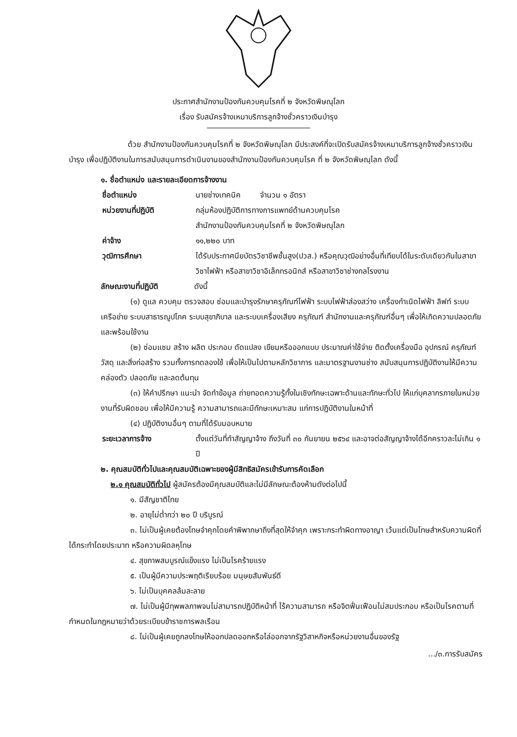ประกาศสำนักงานป้องกันควบคุมโรคที่ ๒ จังหวัดพิษณุโลก
เรื่อง รับสมัครจ้างเหมาบริการลูกจ้างชั่วคราวเงินบำรุง
ด้วย สำนักงานป้องกันควบคุมโรคที่ ๒ จังหวัดพิษณุโลก มีประสงค์ที่จะเปิดรับสมัครจ้างเหมาบริการลูกจ้างชั่วคราวเงินบำรุง เพื่อปฏิบัติงานในการสนับสนุนการดำเนินงานของสำนักงานป้องกันควบคุมโรค ที่ ๒ จังหวัดพิษณุโลก ดังนี้
๑. ชื่อตำแหน่ง และรายละเอียดการจ้างงาน
ชื่อตำแหน่ง นายช่างเทคนิค จำนวน ๑ อัตรา
หน่วยงานที่ปฏิบัติ กลุ่มห้องปฏิบัติการทางการแพทย์ด้านควบคุมโรค
สำนักงานป้องกันควบคุมโรคที่ ๒ จังหวัดพิษณุโลก
ค่าจ้าง ๑๑,๒๒๐ บาท
วุฒิการศึกษา ได้รับประกาศนียบัตรวิชาชีพชั้นสูง(ปวส.) หรือคุณวุฒิอย่างอื่นที่เทียบได้ในระดับเดียวกันในสาขาวิชาไฟฟ้า หรือสาขาวิชาอิเล็กทรอนิกส์ หรือสาขาวิชาช่างกลโรงงาน
ลักษณะงานที่ปฏิบัติ ดังนี้
(๑) ดูแล ควบคุม ตรวจสอบ ซ่อมและบำรุงรักษาครุภัณฑ์ไฟฟ้า ระบบไฟฟ้าส่องสว่าง เครื่องกำเนิดไฟฟ้า ลิฟท์ ระบบเครือข่าย ระบบสาธารณูปโภค ระบบสุขาภิบาล และระบบเครื่องเสียง ครุภัณฑ์ สำนักงานและครุภัณฑ์อื่นๆ เพื่อให้เกิดความปลอดภัยและพร้อมใช้งาน
(๒) ซ่อมแซม สร้าง ผลิต ประกอบ ดัดแปลง เขียนหรือออกแบบ ประมาณค่าใช้จ่าย ติดตั้งเครื่องมือ อุปกรณ์ ครุภัณฑ์ วัสดุ และสิ่งก่อสร้าง รวมทั้งการทดลองใช้ เพื่อให้เป็นไปตามหลักวิชาการ และมาตรฐานงานช่าง สนับสนุนการปฏิบัติงานให้มีความคล่องตัว ปลอดภัย และลดต้นทุน
(๓) ให้คำปรึกษา แนะนำ จัดทำข้อมูล ถ่ายทอดความรู้ทั้งในเชิงทักษะเฉพาะด้านและทักษะทั่วไป ให้แก่บุคลากรภายในหน่วยงานที่รับผิดชอบ เพื่อให้มีความรู้ ความสามารถและมีทักษะเหมาะสม แก่การปฏิบัติงานในหน้าที่
(๔) ปฏิบัติงานอื่นๆ ตามที่ได้รับมอบหมาย
ระยะเวลาการจ้าง ตั้งแต่วันที่ทำสัญญาจ้าง ถึงวันที่ ๓๐ กันยายน ๒๕๖๔ และอาจต่อสัญญาจ้างได้อีกคราวละไม่เกิน ๑ ปี
๒. คุณสมบัติทั่วไปและคุณสมบัติเฉพาะของผู้มีสิทธิสมัครเข้ารับการคัดเลือก
๒.๑ คุณสมบัติทั่วไป ผู้สมัครต้องมีคุณสมบัติและไม่มีลักษณะต้องห้ามดังต่อไปนี้
๑. มีสัญชาติไทย
๒. อายุไม่ต่ำกว่า ๒๐ ปี บริบูรณ์
๓. ไม่เป็นผู้เคยต้องโทษจำคุกโดยคำพิพากษาถึงที่สุดให้จำคุก เพราะกระทำผิดทางอาญา เว้นแต่เป็นโทษสำหรับความผิดที่ได้กระทำโดยประมาท หรือความผิดลหุโทษ
๔. สุขภาพสมบูรณ์แข็งแรง ไม่เป็นโรคร้ายแรง
๕. เป็นผู้มีความประพฤติเรียบร้อย มนุษยสัมพันธ์ดี
๖. ไม่เป็นบุคคลล้มละลาย
๗. ไม่เป็นผู้มีทุพพลภาพจนไม่สามารถปฏิบัติหน้าที่ ไร้ความสามารถ หรือจิตฟั่นเฟือนไม่สมประกอบ หรือเป็นโรคตามที่กำหนดในกฎหมายว่าด้วยระเบียบข้าราชการพลเรือน
๘. ไม่เป็นผู้เคยถูกลงโทษให้ออกปลดออกหรือไล่ออกจากรัฐวิสาหกิจหรือหน่วยงานอื่นของรัฐ
.../๓.การรับสมัคร